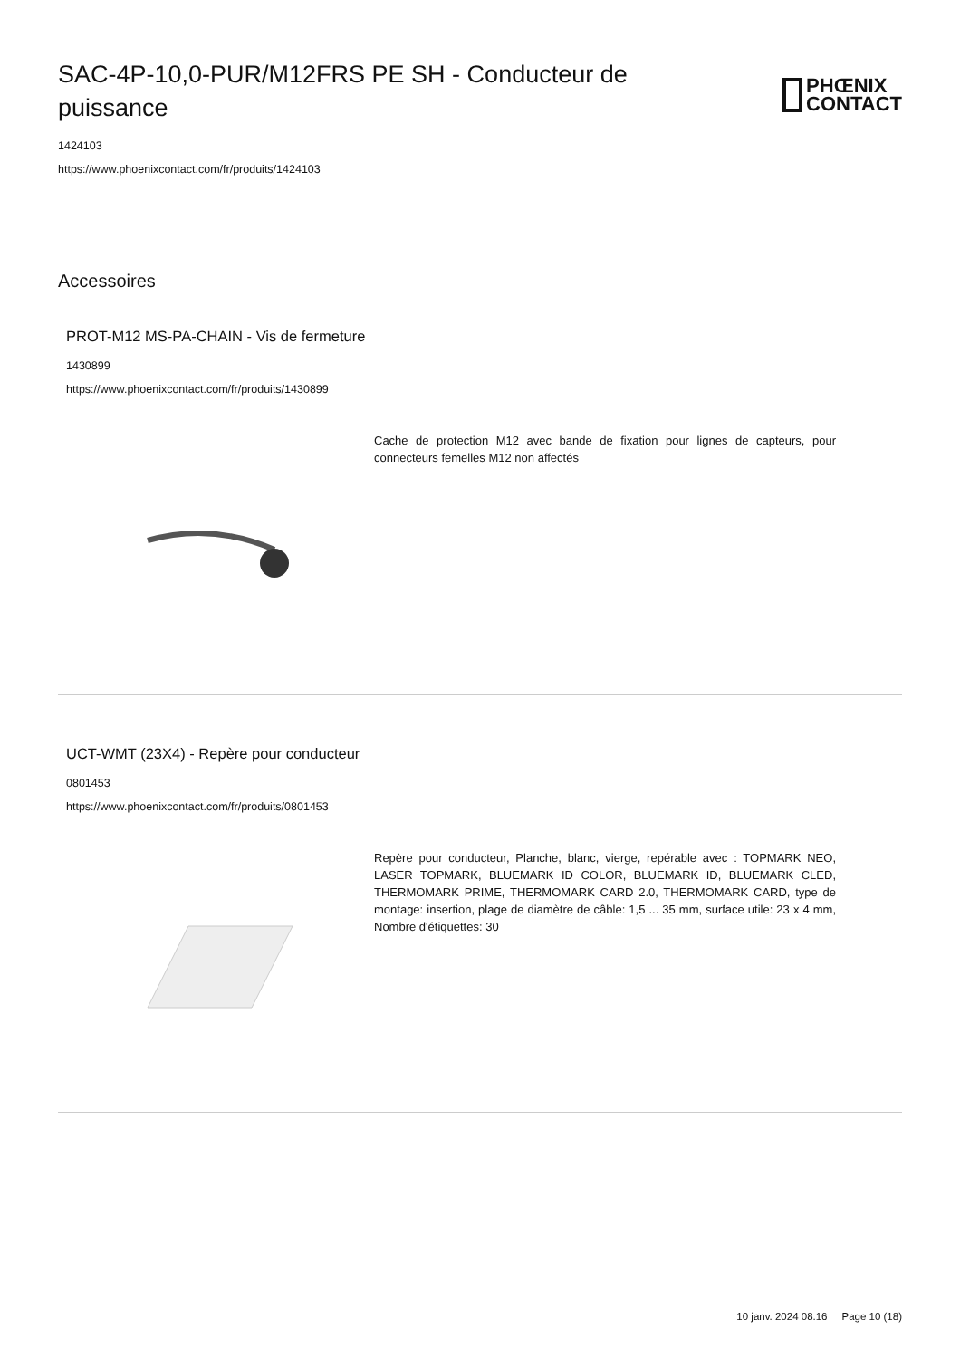SAC-4P-10,0-PUR/M12FRS PE SH - Conducteur de puissance
PHŒNIX
CONTACT
1424103
https://www.phoenixcontact.com/fr/produits/1424103
Accessoires
PROT-M12 MS-PA-CHAIN - Vis de fermeture
1430899
https://www.phoenixcontact.com/fr/produits/1430899
Cache de protection M12 avec bande de fixation pour lignes de capteurs, pour connecteurs femelles M12 non affectés
UCT-WMT (23X4) - Repère pour conducteur
0801453
https://www.phoenixcontact.com/fr/produits/0801453
Repère pour conducteur, Planche, blanc, vierge, repérable avec : TOPMARK NEO, LASER TOPMARK, BLUEMARK ID COLOR, BLUEMARK ID, BLUEMARK CLED, THERMOMARK PRIME, THERMOMARK CARD 2.0, THERMOMARK CARD, type de montage: insertion, plage de diamètre de câble: 1,5 ... 35 mm, surface utile: 23 x 4 mm, Nombre d'étiquettes: 30
10 janv. 2024 08:16 Page 10 (18)